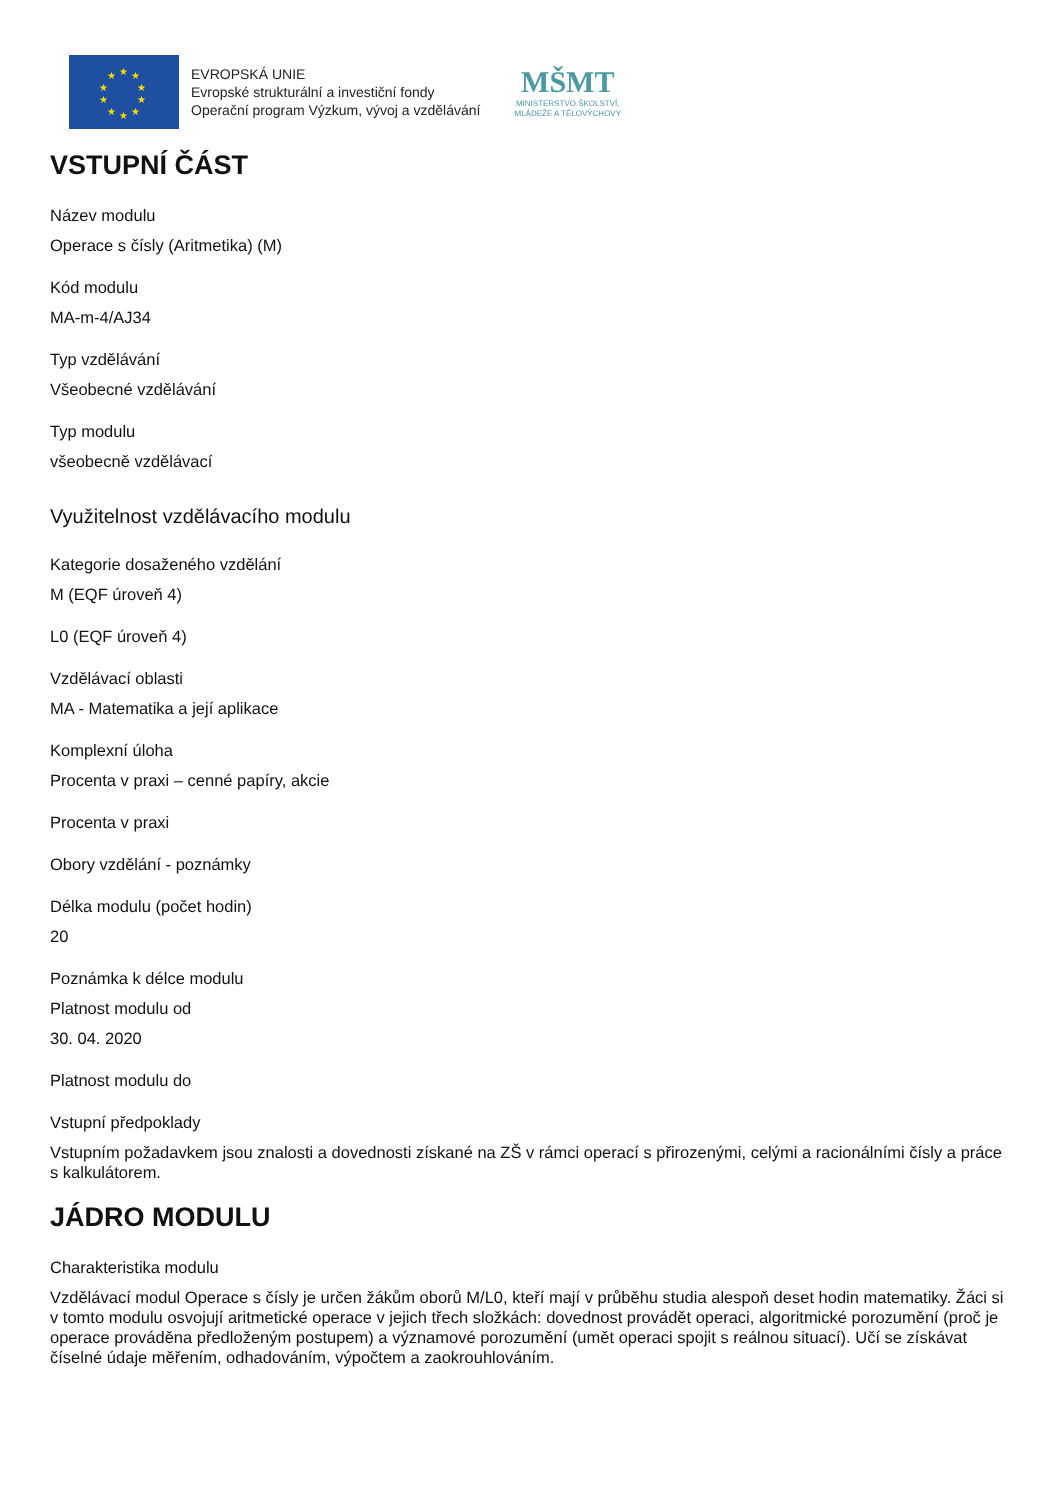★
★
★
★
★
★
★
★
★
★
EVROPSKÁ UNIE
Evropské strukturální a investiční fondy
Operační program Výzkum, vývoj a vzdělávání
MŠMT
MINISTERSTVO ŠKOLSTVÍ,
MLÁDEŽE A TĚLOVÝCHOVY
VSTUPNÍ ČÁST
Název modulu
Operace s čísly (Aritmetika) (M)
Kód modulu
MA-m-4/AJ34
Typ vzdělávání
Všeobecné vzdělávání
Typ modulu
všeobecně vzdělávací
Využitelnost vzdělávacího modulu
Kategorie dosaženého vzdělání
M (EQF úroveň 4)
L0 (EQF úroveň 4)
Vzdělávací oblasti
MA - Matematika a její aplikace
Komplexní úloha
Procenta v praxi – cenné papíry, akcie
Procenta v praxi
Obory vzdělání - poznámky
Délka modulu (počet hodin)
20
Poznámka k délce modulu
Platnost modulu od
30. 04. 2020
Platnost modulu do
Vstupní předpoklady
Vstupním požadavkem jsou znalosti a dovednosti získané na ZŠ v rámci operací s přirozenými, celými a racionálními čísly a práce s kalkulátorem.
JÁDRO MODULU
Charakteristika modulu
Vzdělávací modul Operace s čísly je určen žákům oborů M/L0, kteří mají v průběhu studia alespoň deset hodin matematiky. Žáci si v tomto modulu osvojují aritmetické operace v jejich třech složkách: dovednost provádět operaci, algoritmické porozumění (proč je operace prováděna předloženým postupem) a významové porozumění (umět operaci spojit s reálnou situací). Učí se získávat číselné údaje měřením, odhadováním, výpočtem a zaokrouhlováním.